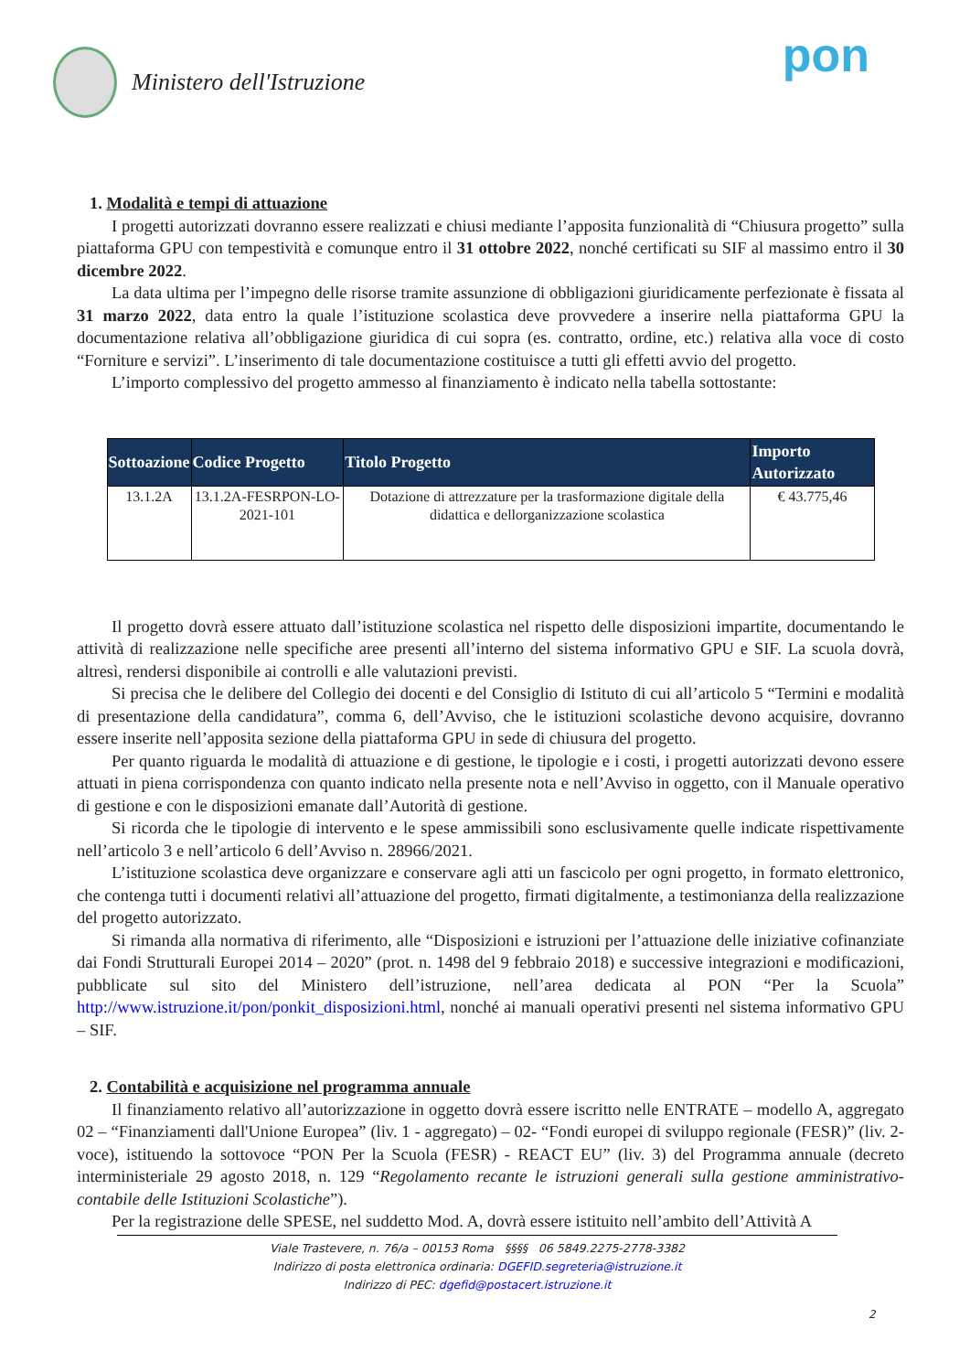Ministero dell'Istruzione
pon
1. Modalità e tempi di attuazione
I progetti autorizzati dovranno essere realizzati e chiusi mediante l’apposita funzionalità di “Chiusura progetto” sulla piattaforma GPU con tempestività e comunque entro il 31 ottobre 2022, nonché certificati su SIF al massimo entro il 30 dicembre 2022.
La data ultima per l’impegno delle risorse tramite assunzione di obbligazioni giuridicamente perfezionate è fissata al 31 marzo 2022, data entro la quale l’istituzione scolastica deve provvedere a inserire nella piattaforma GPU la documentazione relativa all’obbligazione giuridica di cui sopra (es. contratto, ordine, etc.) relativa alla voce di costo “Forniture e servizi”. L’inserimento di tale documentazione costituisce a tutti gli effetti avvio del progetto.
L’importo complessivo del progetto ammesso al finanziamento è indicato nella tabella sottostante:
| Sottoazione | Codice Progetto | Titolo Progetto | Importo Autorizzato |
| --- | --- | --- | --- |
| 13.1.2A | 13.1.2A-FESRPON-LO-2021-101 | Dotazione di attrezzature per la trasformazione digitale della didattica e dellorganizzazione scolastica | € 43.775,46 |
Il progetto dovrà essere attuato dall’istituzione scolastica nel rispetto delle disposizioni impartite, documentando le attività di realizzazione nelle specifiche aree presenti all’interno del sistema informativo GPU e SIF. La scuola dovrà, altresì, rendersi disponibile ai controlli e alle valutazioni previsti.
Si precisa che le delibere del Collegio dei docenti e del Consiglio di Istituto di cui all’articolo 5 “Termini e modalità di presentazione della candidatura”, comma 6, dell’Avviso, che le istituzioni scolastiche devono acquisire, dovranno essere inserite nell’apposita sezione della piattaforma GPU in sede di chiusura del progetto.
Per quanto riguarda le modalità di attuazione e di gestione, le tipologie e i costi, i progetti autorizzati devono essere attuati in piena corrispondenza con quanto indicato nella presente nota e nell’Avviso in oggetto, con il Manuale operativo di gestione e con le disposizioni emanate dall’Autorità di gestione.
Si ricorda che le tipologie di intervento e le spese ammissibili sono esclusivamente quelle indicate rispettivamente nell’articolo 3 e nell’articolo 6 dell’Avviso n. 28966/2021.
L’istituzione scolastica deve organizzare e conservare agli atti un fascicolo per ogni progetto, in formato elettronico, che contenga tutti i documenti relativi all’attuazione del progetto, firmati digitalmente, a testimonianza della realizzazione del progetto autorizzato.
Si rimanda alla normativa di riferimento, alle “Disposizioni e istruzioni per l’attuazione delle iniziative cofinanziate dai Fondi Strutturali Europei 2014 – 2020” (prot. n. 1498 del 9 febbraio 2018) e successive integrazioni e modificazioni, pubblicate sul sito del Ministero dell’istruzione, nell’area dedicata al PON “Per la Scuola” http://www.istruzione.it/pon/ponkit_disposizioni.html, nonché ai manuali operativi presenti nel sistema informativo GPU – SIF.
2. Contabilità e acquisizione nel programma annuale
Il finanziamento relativo all’autorizzazione in oggetto dovrà essere iscritto nelle ENTRATE – modello A, aggregato 02 – “Finanziamenti dall'Unione Europea” (liv. 1 - aggregato) – 02- “Fondi europei di sviluppo regionale (FESR)” (liv. 2- voce), istituendo la sottovoce “PON Per la Scuola (FESR) - REACT EU” (liv. 3) del Programma annuale (decreto interministeriale 29 agosto 2018, n. 129 “Regolamento recante le istruzioni generali sulla gestione amministrativo-contabile delle Istituzioni Scolastiche”).
Per la registrazione delle SPESE, nel suddetto Mod. A, dovrà essere istituito nell’ambito dell’Attività A
Viale Trastevere, n. 76/a – 00153 Roma §§§§ 06 5849.2275-2778-3382
Indirizzo di posta elettronica ordinaria: DGEFID.segreteria@istruzione.it
Indirizzo di PEC: dgefid@postacert.istruzione.it
2